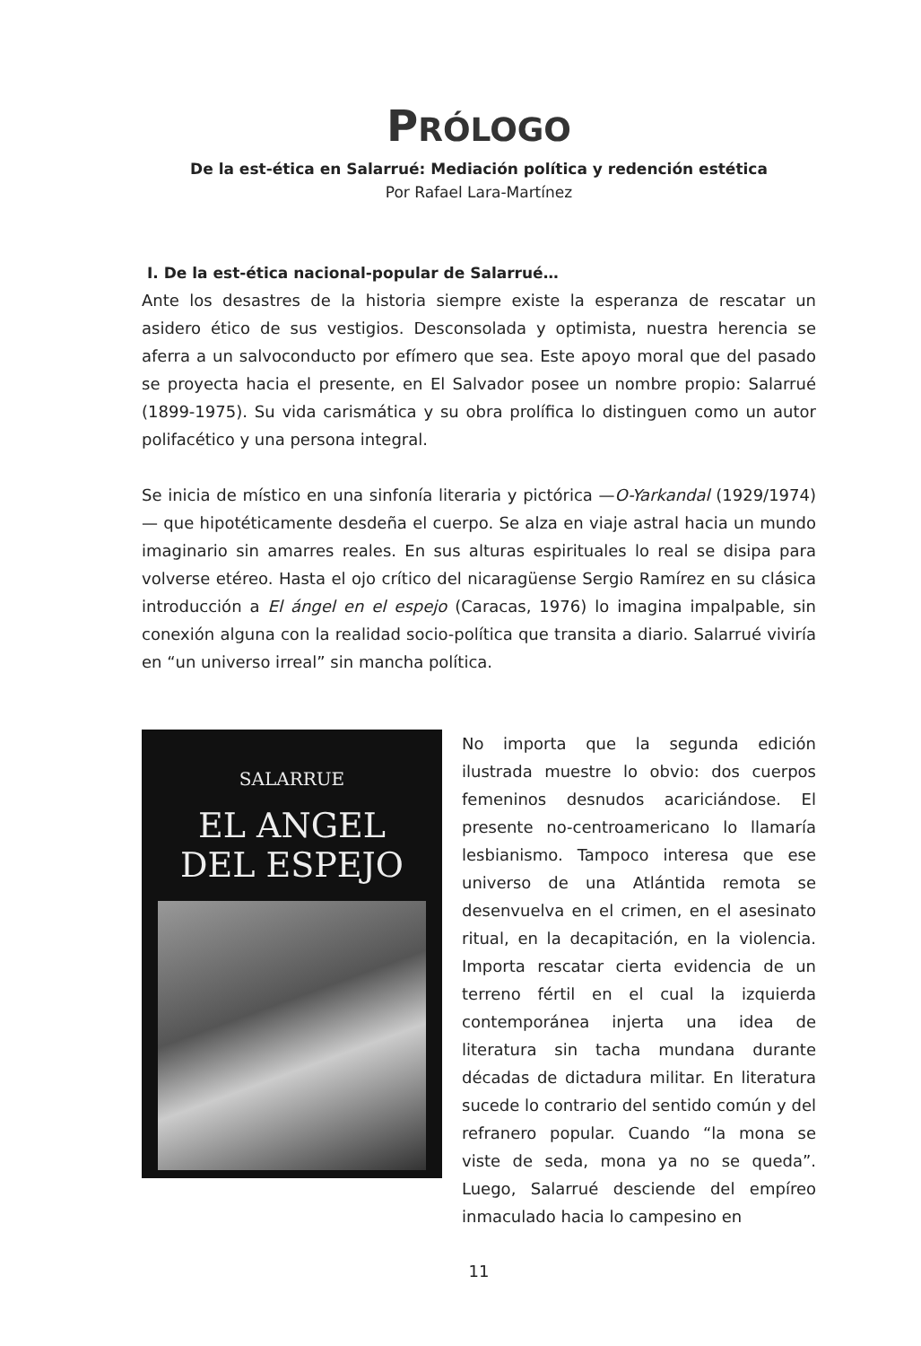PRÓLOGO
De la est-ética en Salarrué: Mediación política y redención estética
Por Rafael Lara-Martínez
I. De la est-ética nacional-popular de Salarrué…
Ante los desastres de la historia siempre existe la esperanza de rescatar un asidero ético de sus vestigios. Desconsolada y optimista, nuestra herencia se aferra a un salvoconducto por efímero que sea. Este apoyo moral que del pasado se proyecta hacia el presente, en El Salvador posee un nombre propio: Salarrué (1899-1975). Su vida carismática y su obra prolífica lo distinguen como un autor polifacético y una persona integral.
Se inicia de místico en una sinfonía literaria y pictórica —O-Yarkandal (1929/1974)— que hipotéticamente desdeña el cuerpo. Se alza en viaje astral hacia un mundo imaginario sin amarres reales. En sus alturas espirituales lo real se disipa para volverse etéreo. Hasta el ojo crítico del nicaragüense Sergio Ramírez en su clásica introducción a El ángel en el espejo (Caracas, 1976) lo imagina impalpable, sin conexión alguna con la realidad socio-política que transita a diario. Salarrué viviría en “un universo irreal” sin mancha política.
SALARRUE
EL ANGEL
DEL ESPEJO
No importa que la segunda edición ilustrada muestre lo obvio: dos cuerpos femeninos desnudos acariciándose. El presente no-centroamericano lo llamaría lesbianismo. Tampoco interesa que ese universo de una Atlántida remota se desenvuelva en el crimen, en el asesinato ritual, en la decapitación, en la violencia. Importa rescatar cierta evidencia de un terreno fértil en el cual la izquierda contemporánea injerta una idea de literatura sin tacha mundana durante décadas de dictadura militar. En literatura sucede lo contrario del sentido común y del refranero popular. Cuando “la mona se viste de seda, mona ya no se queda”. Luego, Salarrué desciende del empíreo inmaculado hacia lo campesino en
11